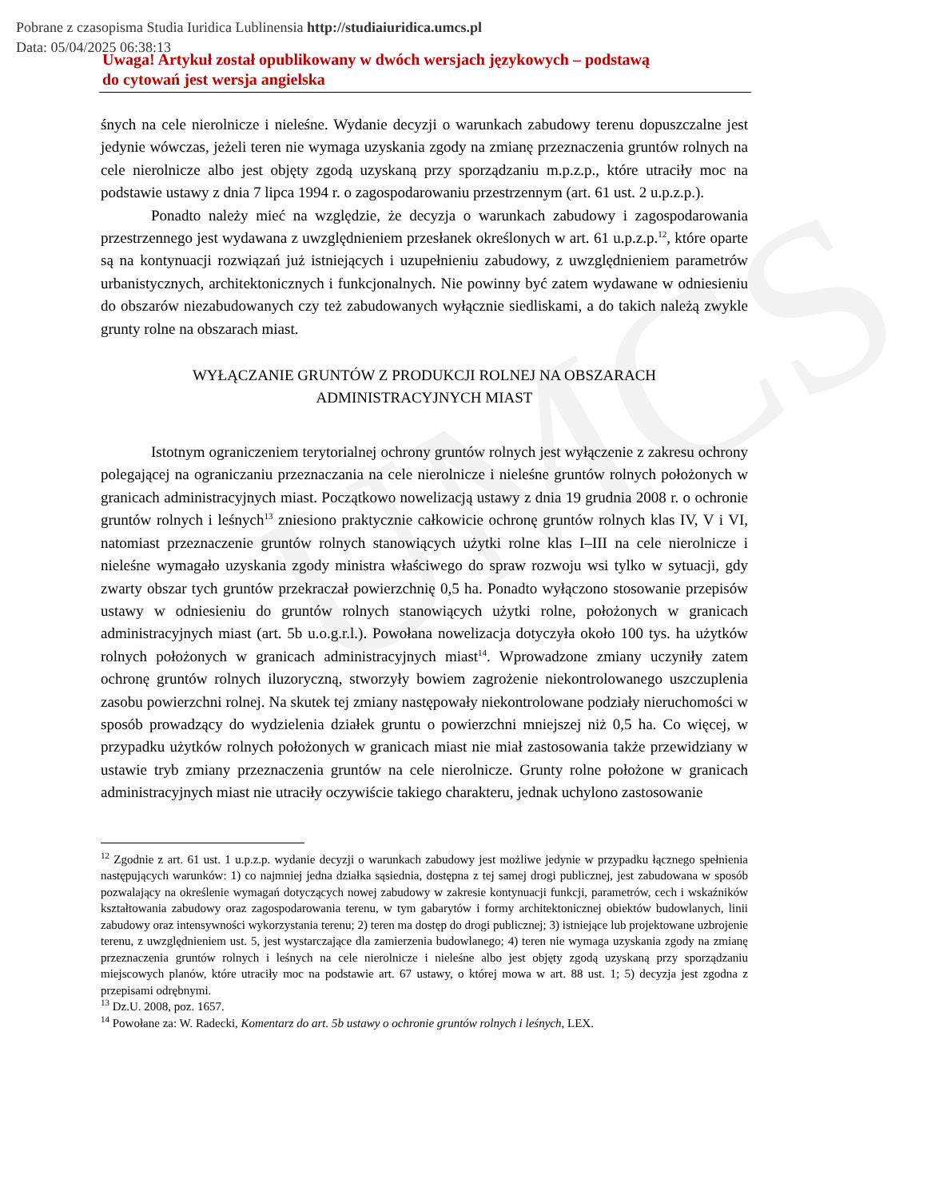Pobrane z czasopisma Studia Iuridica Lublinensia http://studiaiuridica.umcs.pl
Data: 05/04/2025 06:38:13
UMCS
Uwaga! Artykuł został opublikowany w dwóch wersjach językowych – podstawą
do cytowań jest wersja angielska
śnych na cele nierolnicze i nieleśne. Wydanie decyzji o warunkach zabudowy terenu dopuszczalne jest jedynie wówczas, jeżeli teren nie wymaga uzyskania zgody na zmianę przeznaczenia gruntów rolnych na cele nierolnicze albo jest objęty zgodą uzyskaną przy sporządzaniu m.p.z.p., które utraciły moc na podstawie ustawy z dnia 7 lipca 1994 r. o zagospodarowaniu przestrzennym (art. 61 ust. 2 u.p.z.p.).
Ponadto należy mieć na względzie, że decyzja o warunkach zabudowy i zagospodarowania przestrzennego jest wydawana z uwzględnieniem przesłanek określonych w art. 61 u.p.z.p.<sup>12</sup>, które oparte są na kontynuacji rozwiązań już istniejących i uzupełnieniu zabudowy, z uwzględnieniem parametrów urbanistycznych, architektonicznych i funkcjonalnych. Nie powinny być zatem wydawane w odniesieniu do obszarów niezabudowanych czy też zabudowanych wyłącznie siedliskami, a do takich należą zwykle grunty rolne na obszarach miast.
WYŁĄCZANIE GRUNTÓW Z PRODUKCJI ROLNEJ NA OBSZARACH
ADMINISTRACYJNYCH MIAST
Istotnym ograniczeniem terytorialnej ochrony gruntów rolnych jest wyłączenie z zakresu ochrony polegającej na ograniczaniu przeznaczania na cele nierolnicze i nieleśne gruntów rolnych położonych w granicach administracyjnych miast. Początkowo nowelizacją ustawy z dnia 19 grudnia 2008 r. o ochronie gruntów rolnych i leśnych<sup>13</sup> zniesiono praktycznie całkowicie ochronę gruntów rolnych klas IV, V i VI, natomiast przeznaczenie gruntów rolnych stanowiących użytki rolne klas I–III na cele nierolnicze i nieleśne wymagało uzyskania zgody ministra właściwego do spraw rozwoju wsi tylko w sytuacji, gdy zwarty obszar tych gruntów przekraczał powierzchnię 0,5 ha. Ponadto wyłączono stosowanie przepisów ustawy w odniesieniu do gruntów rolnych stanowiących użytki rolne, położonych w granicach administracyjnych miast (art. 5b u.o.g.r.l.). Powołana nowelizacja dotyczyła około 100 tys. ha użytków rolnych położonych w granicach administracyjnych miast<sup>14</sup>. Wprowadzone zmiany uczyniły zatem ochronę gruntów rolnych iluzoryczną, stworzyły bowiem zagrożenie niekontrolowanego uszczuplenia zasobu powierzchni rolnej. Na skutek tej zmiany następowały niekontrolowane podziały nieruchomości w sposób prowadzący do wydzielenia działek gruntu o powierzchni mniejszej niż 0,5 ha. Co więcej, w przypadku użytków rolnych położonych w granicach miast nie miał zastosowania także przewidziany w ustawie tryb zmiany przeznaczenia gruntów na cele nierolnicze. Grunty rolne położone w granicach administracyjnych miast nie utraciły oczywiście takiego charakteru, jednak uchylono zastosowanie
<sup>12</sup> Zgodnie z art. 61 ust. 1 u.p.z.p. wydanie decyzji o warunkach zabudowy jest możliwe jedynie w przypadku łącznego spełnienia następujących warunków: 1) co najmniej jedna działka sąsiednia, dostępna z tej samej drogi publicznej, jest zabudowana w sposób pozwalający na określenie wymagań dotyczących nowej zabudowy w zakresie kontynuacji funkcji, parametrów, cech i wskaźników kształtowania zabudowy oraz zagospodarowania terenu, w tym gabarytów i formy architektonicznej obiektów budowlanych, linii zabudowy oraz intensywności wykorzystania terenu; 2) teren ma dostęp do drogi publicznej; 3) istniejące lub projektowane uzbrojenie terenu, z uwzględnieniem ust. 5, jest wystarczające dla zamierzenia budowlanego; 4) teren nie wymaga uzyskania zgody na zmianę przeznaczenia gruntów rolnych i leśnych na cele nierolnicze i nieleśne albo jest objęty zgodą uzyskaną przy sporządzaniu miejscowych planów, które utraciły moc na podstawie art. 67 ustawy, o której mowa w art. 88 ust. 1; 5) decyzja jest zgodna z przepisami odrębnymi.
<sup>13</sup> Dz.U. 2008, poz. 1657.
<sup>14</sup> Powołane za: W. Radecki, Komentarz do art. 5b ustawy o ochronie gruntów rolnych i leśnych, LEX.